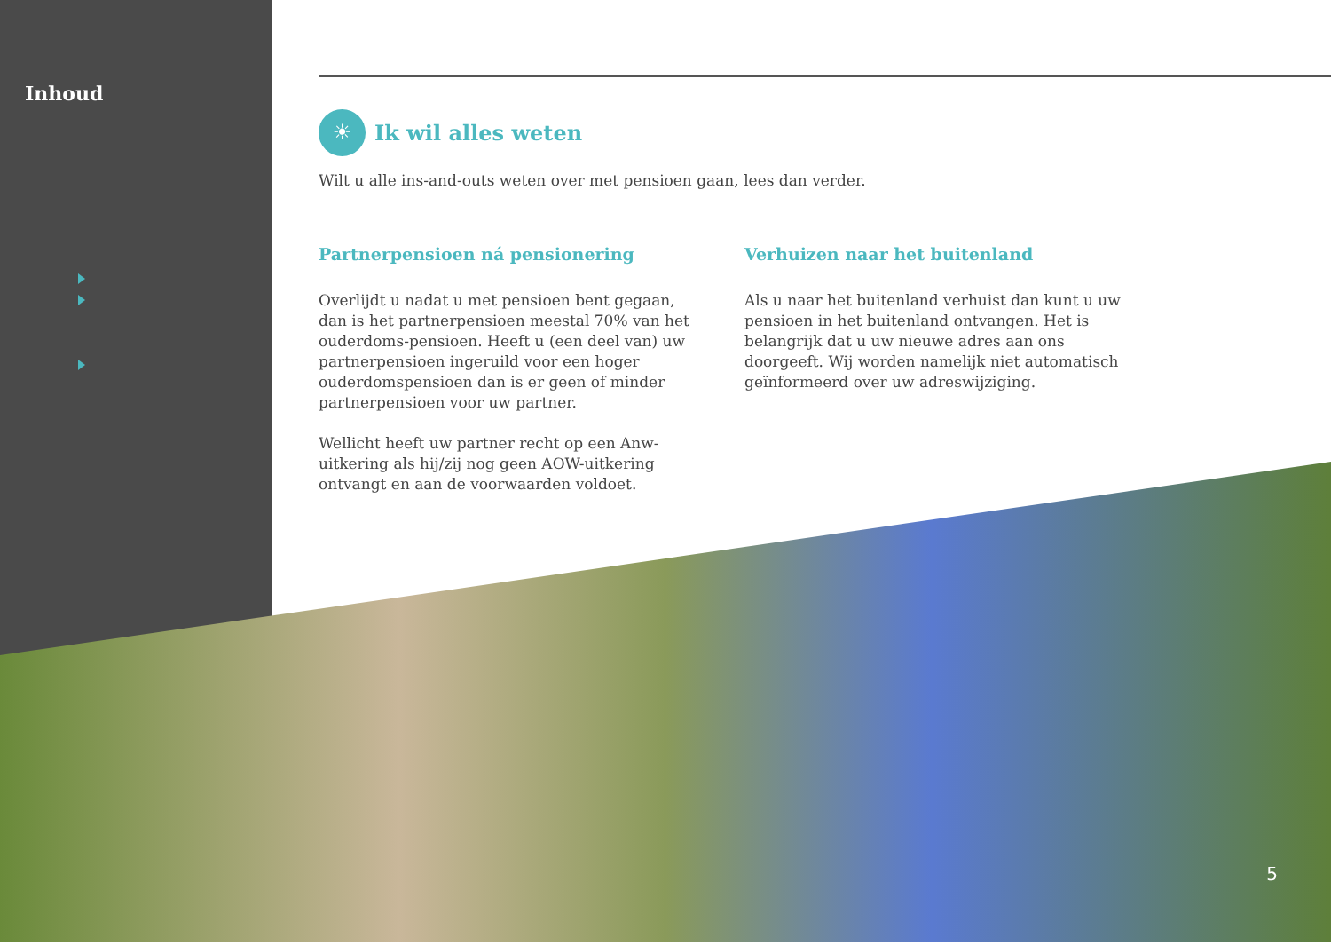Inhoud
☀
Ik wil alles weten
Wilt u alle ins-and-outs weten over met pensioen gaan, lees dan verder.
Partnerpensioen ná pensionering
Overlijdt u nadat u met pensioen bent gegaan, dan is het partnerpensioen meestal 70% van het ouderdoms-pensioen. Heeft u (een deel van) uw partnerpensioen ingeruild voor een hoger ouderdomspensioen dan is er geen of minder partnerpensioen voor uw partner.
Wellicht heeft uw partner recht op een Anw-uitkering als hij/zij nog geen AOW-uitkering ontvangt en aan de voorwaarden voldoet.
Verhuizen naar het buitenland
Als u naar het buitenland verhuist dan kunt u uw pensioen in het buitenland ontvangen. Het is belangrijk dat u uw nieuwe adres aan ons doorgeeft. Wij worden namelijk niet automatisch geïnformeerd over uw adreswijziging.
5